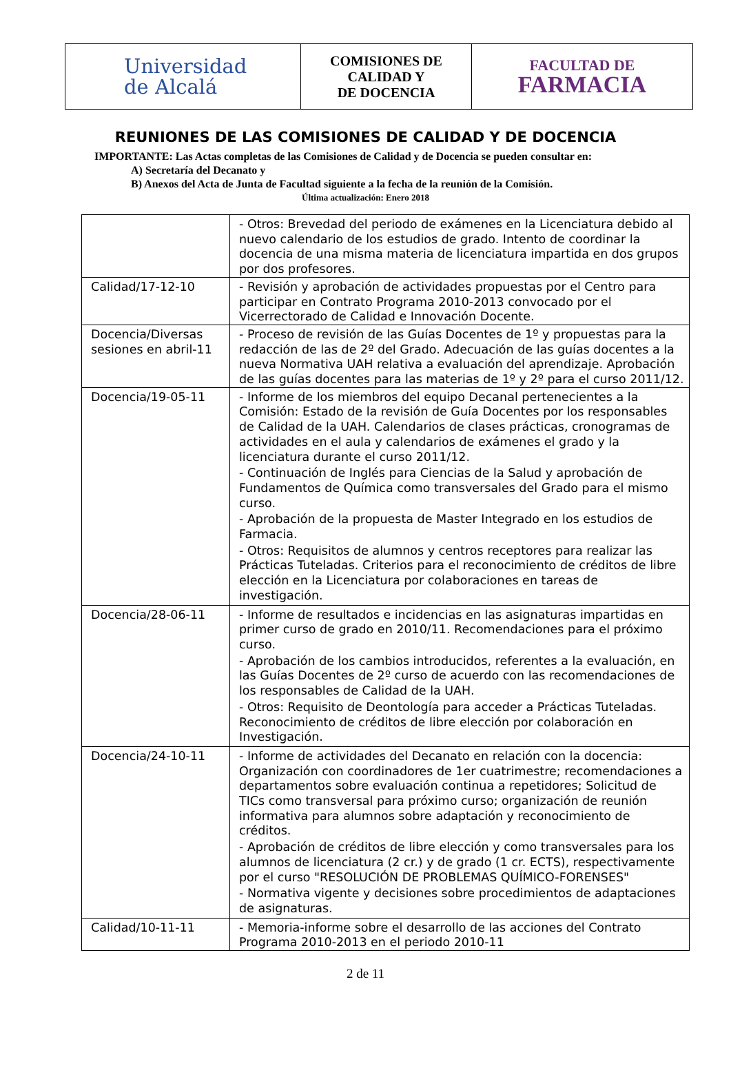| Universidad de Alcalá | COMISIONES DE CALIDAD Y DE DOCENCIA | FACULTAD DE FARMACIA |
REUNIONES DE LAS COMISIONES DE CALIDAD Y DE DOCENCIA
IMPORTANTE: Las Actas completas de las Comisiones de Calidad y de Docencia se pueden consultar en:
A) Secretaría del Decanato y
B) Anexos del Acta de Junta de Facultad siguiente a la fecha de la reunión de la Comisión.
Última actualización: Enero 2018
| | - Otros: Brevedad del periodo de exámenes en la Licenciatura debido al nuevo calendario de los estudios de grado. Intento de coordinar la docencia de una misma materia de licenciatura impartida en dos grupos por dos profesores. |
| Calidad/17-12-10 | - Revisión y aprobación de actividades propuestas por el Centro para participar en Contrato Programa 2010-2013 convocado por el Vicerrectorado de Calidad e Innovación Docente. |
| Docencia/Diversas sesiones en abril-11 | - Proceso de revisión de las Guías Docentes de 1º y propuestas para la redacción de las de 2º del Grado. Adecuación de las guías docentes a la nueva Normativa UAH relativa a evaluación del aprendizaje. Aprobación de las guías docentes para las materias de 1º y 2º para el curso 2011/12. |
| Docencia/19-05-11 | - Informe de los miembros del equipo Decanal pertenecientes a la Comisión: Estado de la revisión de Guía Docentes por los responsables de Calidad de la UAH. Calendarios de clases prácticas, cronogramas de actividades en el aula y calendarios de exámenes el grado y la licenciatura durante el curso 2011/12. - Continuación de Inglés para Ciencias de la Salud y aprobación de Fundamentos de Química como transversales del Grado para el mismo curso. - Aprobación de la propuesta de Master Integrado en los estudios de Farmacia. - Otros: Requisitos de alumnos y centros receptores para realizar las Prácticas Tuteladas. Criterios para el reconocimiento de créditos de libre elección en la Licenciatura por colaboraciones en tareas de investigación. |
| Docencia/28-06-11 | - Informe de resultados e incidencias en las asignaturas impartidas en primer curso de grado en 2010/11. Recomendaciones para el próximo curso. - Aprobación de los cambios introducidos, referentes a la evaluación, en las Guías Docentes de 2º curso de acuerdo con las recomendaciones de los responsables de Calidad de la UAH. - Otros: Requisito de Deontología para acceder a Prácticas Tuteladas. Reconocimiento de créditos de libre elección por colaboración en Investigación. |
| Docencia/24-10-11 | - Informe de actividades del Decanato en relación con la docencia: Organización con coordinadores de 1er cuatrimestre; recomendaciones a departamentos sobre evaluación continua a repetidores; Solicitud de TICs como transversal para próximo curso; organización de reunión informativa para alumnos sobre adaptación y reconocimiento de créditos. - Aprobación de créditos de libre elección y como transversales para los alumnos de licenciatura (2 cr.) y de grado (1 cr. ECTS), respectivamente por el curso "RESOLUCIÓN DE PROBLEMAS QUÍMICO-FORENSES" - Normativa vigente y decisiones sobre procedimientos de adaptaciones de asignaturas. |
| Calidad/10-11-11 | - Memoria-informe sobre el desarrollo de las acciones del Contrato Programa 2010-2013 en el periodo 2010-11 |
2 de 11